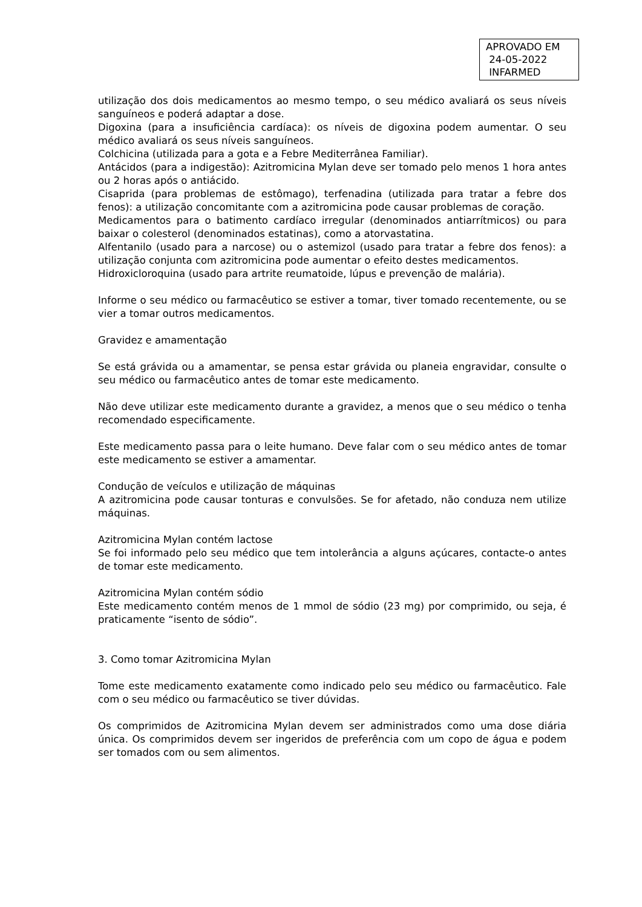APROVADO EM
24-05-2022
INFARMED
utilização dos dois medicamentos ao mesmo tempo, o seu médico avaliará os seus níveis sanguíneos e poderá adaptar a dose.
Digoxina (para a insuficiência cardíaca): os níveis de digoxina podem aumentar. O seu médico avaliará os seus níveis sanguíneos.
Colchicina (utilizada para a gota e a Febre Mediterrânea Familiar).
Antácidos (para a indigestão): Azitromicina Mylan deve ser tomado pelo menos 1 hora antes ou 2 horas após o antiácido.
Cisaprida (para problemas de estômago), terfenadina (utilizada para tratar a febre dos fenos): a utilização concomitante com a azitromicina pode causar problemas de coração.
Medicamentos para o batimento cardíaco irregular (denominados antiarrítmicos) ou para baixar o colesterol (denominados estatinas), como a atorvastatina.
Alfentanilo (usado para a narcose) ou o astemizol (usado para tratar a febre dos fenos): a utilização conjunta com azitromicina pode aumentar o efeito destes medicamentos.
Hidroxicloroquina (usado para artrite reumatoide, lúpus e prevenção de malária).
Informe o seu médico ou farmacêutico se estiver a tomar, tiver tomado recentemente, ou se vier a tomar outros medicamentos.
Gravidez e amamentação
Se está grávida ou a amamentar, se pensa estar grávida ou planeia engravidar, consulte o seu médico ou farmacêutico antes de tomar este medicamento.
Não deve utilizar este medicamento durante a gravidez, a menos que o seu médico o tenha recomendado especificamente.
Este medicamento passa para o leite humano. Deve falar com o seu médico antes de tomar este medicamento se estiver a amamentar.
Condução de veículos e utilização de máquinas
A azitromicina pode causar tonturas e convulsões. Se for afetado, não conduza nem utilize máquinas.
Azitromicina Mylan contém lactose
Se foi informado pelo seu médico que tem intolerância a alguns açúcares, contacte-o antes de tomar este medicamento.
Azitromicina Mylan contém sódio
Este medicamento contém menos de 1 mmol de sódio (23 mg) por comprimido, ou seja, é praticamente “isento de sódio”.
3. Como tomar Azitromicina Mylan
Tome este medicamento exatamente como indicado pelo seu médico ou farmacêutico. Fale com o seu médico ou farmacêutico se tiver dúvidas.
Os comprimidos de Azitromicina Mylan devem ser administrados como uma dose diária única. Os comprimidos devem ser ingeridos de preferência com um copo de água e podem ser tomados com ou sem alimentos.